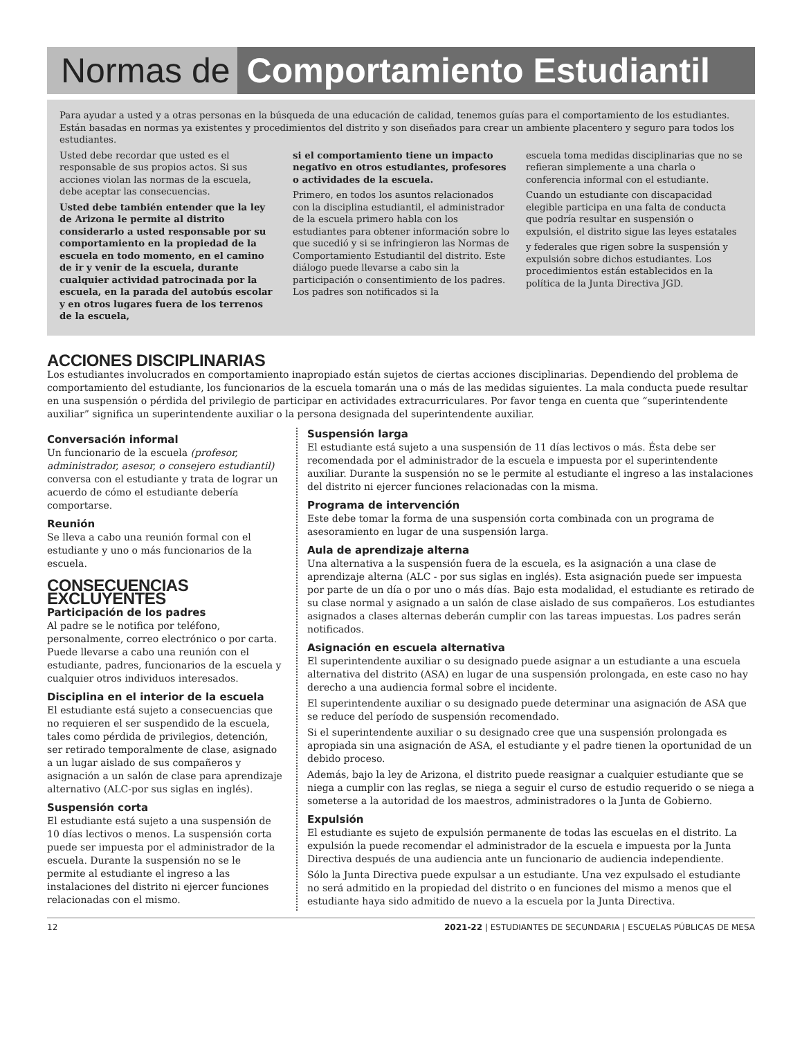Normas de Comportamiento Estudiantil
Para ayudar a usted y a otras personas en la búsqueda de una educación de calidad, tenemos guías para el comportamiento de los estudiantes. Están basadas en normas ya existentes y procedimientos del distrito y son diseñados para crear un ambiente placentero y seguro para todos los estudiantes.
Usted debe recordar que usted es el responsable de sus propios actos. Si sus acciones violan las normas de la escuela, debe aceptar las consecuencias.
Usted debe también entender que la ley de Arizona le permite al distrito considerarlo a usted responsable por su comportamiento en la propiedad de la escuela en todo momento, en el camino de ir y venir de la escuela, durante cualquier actividad patrocinada por la escuela, en la parada del autobús escolar y en otros lugares fuera de los terrenos de la escuela,
si el comportamiento tiene un impacto negativo en otros estudiantes, profesores o actividades de la escuela.
Primero, en todos los asuntos relacionados con la disciplina estudiantil, el administrador de la escuela primero habla con los estudiantes para obtener información sobre lo que sucedió y si se infringieron las Normas de Comportamiento Estudiantil del distrito. Este diálogo puede llevarse a cabo sin la participación o consentimiento de los padres. Los padres son notificados si la
escuela toma medidas disciplinarias que no se refieran simplemente a una charla o conferencia informal con el estudiante.
Cuando un estudiante con discapacidad elegible participa en una falta de conducta que podría resultar en suspensión o expulsión, el distrito sigue las leyes estatales
y federales que rigen sobre la suspensión y expulsión sobre dichos estudiantes. Los procedimientos están establecidos en la política de la Junta Directiva JGD.
ACCIONES DISCIPLINARIAS
Los estudiantes involucrados en comportamiento inapropiado están sujetos de ciertas acciones disciplinarias. Dependiendo del problema de comportamiento del estudiante, los funcionarios de la escuela tomarán una o más de las medidas siguientes. La mala conducta puede resultar en una suspensión o pérdida del privilegio de participar en actividades extracurriculares. Por favor tenga en cuenta que “superintendente auxiliar” significa un superintendente auxiliar o la persona designada del superintendente auxiliar.
Conversación informal
Un funcionario de la escuela (profesor, administrador, asesor, o consejero estudiantil) conversa con el estudiante y trata de lograr un acuerdo de cómo el estudiante debería comportarse.
Reunión
Se lleva a cabo una reunión formal con el estudiante y uno o más funcionarios de la escuela.
CONSECUENCIAS EXCLUYENTES
Participación de los padres
Al padre se le notifica por teléfono, personalmente, correo electrónico o por carta. Puede llevarse a cabo una reunión con el estudiante, padres, funcionarios de la escuela y cualquier otros individuos interesados.
Disciplina en el interior de la escuela
El estudiante está sujeto a consecuencias que no requieren el ser suspendido de la escuela, tales como pérdida de privilegios, detención, ser retirado temporalmente de clase, asignado a un lugar aislado de sus compañeros y asignación a un salón de clase para aprendizaje alternativo (ALC-por sus siglas en inglés).
Suspensión corta
El estudiante está sujeto a una suspensión de 10 días lectivos o menos. La suspensión corta puede ser impuesta por el administrador de la escuela. Durante la suspensión no se le permite al estudiante el ingreso a las instalaciones del distrito ni ejercer funciones relacionadas con el mismo.
Suspensión larga
El estudiante está sujeto a una suspensión de 11 días lectivos o más. Ésta debe ser recomendada por el administrador de la escuela e impuesta por el superintendente auxiliar. Durante la suspensión no se le permite al estudiante el ingreso a las instalaciones del distrito ni ejercer funciones relacionadas con la misma.
Programa de intervención
Este debe tomar la forma de una suspensión corta combinada con un programa de asesoramiento en lugar de una suspensión larga.
Aula de aprendizaje alterna
Una alternativa a la suspensión fuera de la escuela, es la asignación a una clase de aprendizaje alterna (ALC - por sus siglas en inglés). Esta asignación puede ser impuesta por parte de un día o por uno o más días. Bajo esta modalidad, el estudiante es retirado de su clase normal y asignado a un salón de clase aislado de sus compañeros. Los estudiantes asignados a clases alternas deberán cumplir con las tareas impuestas. Los padres serán notificados.
Asignación en escuela alternativa
El superintendente auxiliar o su designado puede asignar a un estudiante a una escuela alternativa del distrito (ASA) en lugar de una suspensión prolongada, en este caso no hay derecho a una audiencia formal sobre el incidente.
El superintendente auxiliar o su designado puede determinar una asignación de ASA que se reduce del período de suspensión recomendado.
Si el superintendente auxiliar o su designado cree que una suspensión prolongada es apropiada sin una asignación de ASA, el estudiante y el padre tienen la oportunidad de un debido proceso.
Además, bajo la ley de Arizona, el distrito puede reasignar a cualquier estudiante que se niega a cumplir con las reglas, se niega a seguir el curso de estudio requerido o se niega a someterse a la autoridad de los maestros, administradores o la Junta de Gobierno.
Expulsión
El estudiante es sujeto de expulsión permanente de todas las escuelas en el distrito. La expulsión la puede recomendar el administrador de la escuela e impuesta por la Junta Directiva después de una audiencia ante un funcionario de audiencia independiente.
Sólo la Junta Directiva puede expulsar a un estudiante. Una vez expulsado el estudiante no será admitido en la propiedad del distrito o en funciones del mismo a menos que el estudiante haya sido admitido de nuevo a la escuela por la Junta Directiva.
12 2021-22 | ESTUDIANTES DE SECUNDARIA | ESCUELAS PÚBLICAS DE MESA